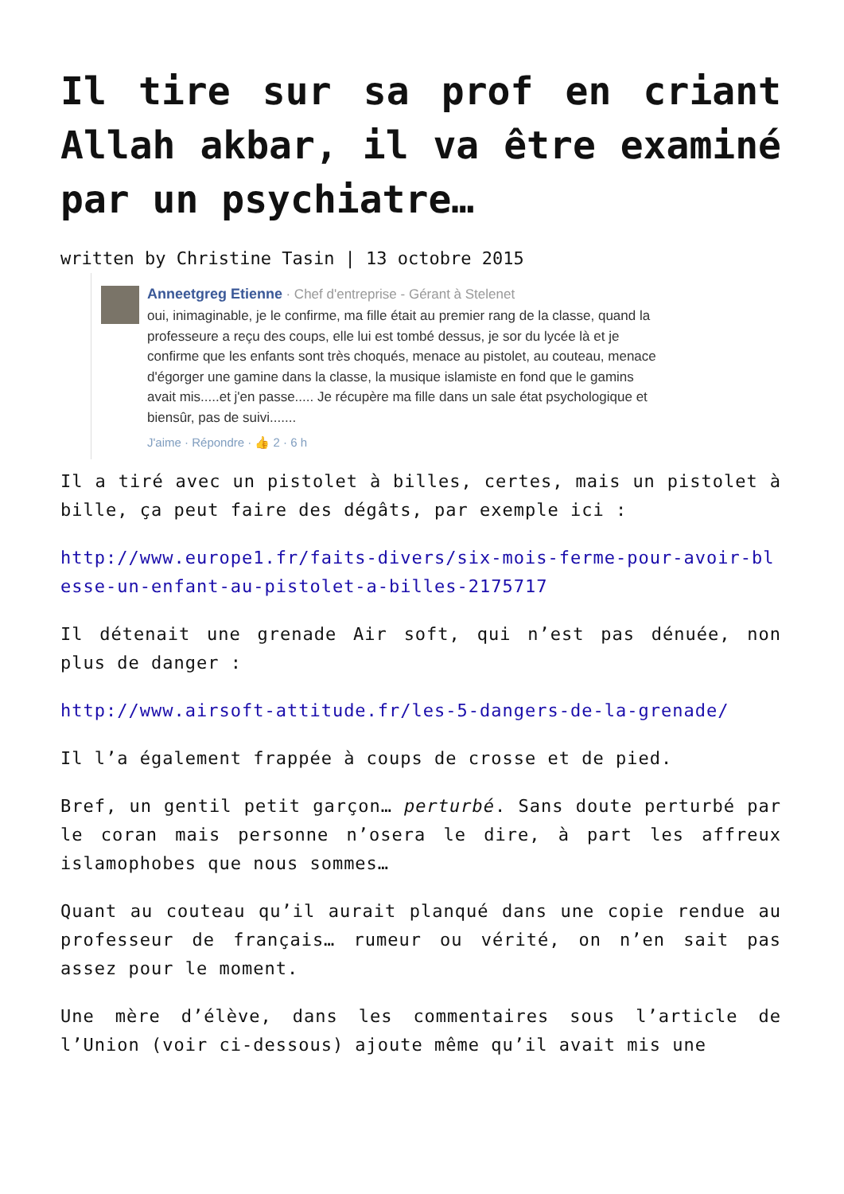Il tire sur sa prof en criant Allah akbar, il va être examiné par un psychiatre…
written by Christine Tasin | 13 octobre 2015
Anneetgreg Etienne · Chef d'entreprise - Gérant à Stelenet
oui, inimaginable, je le confirme, ma fille était au premier rang de la classe, quand la professeure a reçu des coups, elle lui est tombé dessus, je sor du lycée là et je confirme que les enfants sont très choqués, menace au pistolet, au couteau, menace d'égorger une gamine dans la classe, la musique islamiste en fond que le gamins avait mis.....et j'en passe..... Je récupère ma fille dans un sale état psychologique et biensûr, pas de suivi.......
J'aime · Répondre · 👍 2 · 6 h
Il a tiré avec un pistolet à billes, certes, mais un pistolet à bille, ça peut faire des dégâts, par exemple ici :
http://www.europe1.fr/faits-divers/six-mois-ferme-pour-avoir-blesse-un-enfant-au-pistolet-a-billes-2175717
Il détenait une grenade Air soft, qui n’est pas dénuée, non plus de danger :
http://www.airsoft-attitude.fr/les-5-dangers-de-la-grenade/
Il l’a également frappée à coups de crosse et de pied.
Bref, un gentil petit garçon… perturbé. Sans doute perturbé par le coran mais personne n’osera le dire, à part les affreux islamophobes que nous sommes…
Quant au couteau qu’il aurait planqué dans une copie rendue au professeur de français… rumeur ou vérité, on n’en sait pas assez pour le moment.
Une mère d’élève, dans les commentaires sous l’article de l’Union (voir ci-dessous) ajoute même qu’il avait mis une